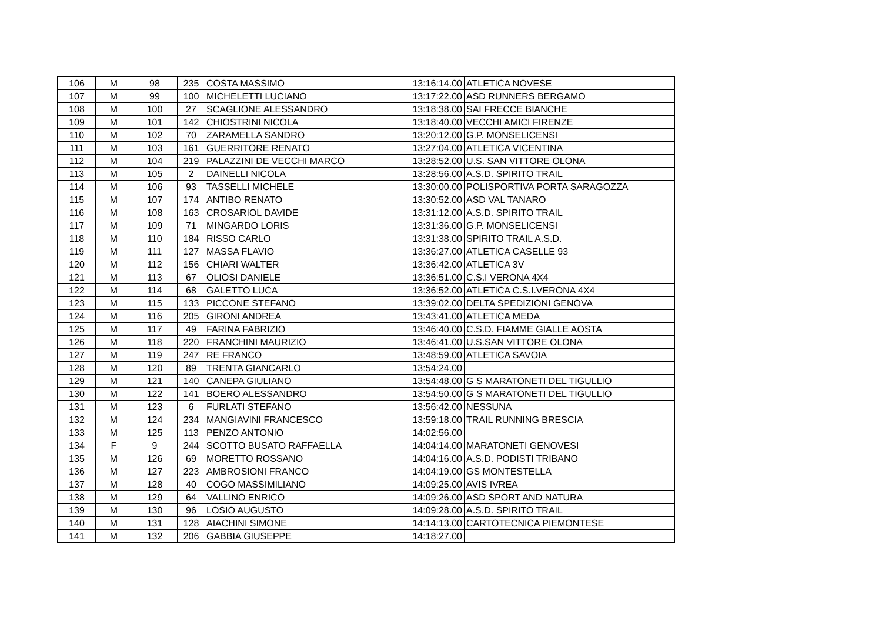| 106 | M | 98 | 235 | COSTA MASSIMO | 13:16:14.00 | ATLETICA NOVESE |
| 107 | M | 99 | 100 | MICHELETTI LUCIANO | 13:17:22.00 | ASD RUNNERS BERGAMO |
| 108 | M | 100 | 27 | SCAGLIONE ALESSANDRO | 13:18:38.00 | SAI FRECCE BIANCHE |
| 109 | M | 101 | 142 | CHIOSTRINI NICOLA | 13:18:40.00 | VECCHI AMICI FIRENZE |
| 110 | M | 102 | 70 | ZARAMELLA SANDRO | 13:20:12.00 | G.P. MONSELICENSI |
| 111 | M | 103 | 161 | GUERRITORE RENATO | 13:27:04.00 | ATLETICA VICENTINA |
| 112 | M | 104 | 219 | PALAZZINI DE VECCHI MARCO | 13:28:52.00 | U.S. SAN VITTORE OLONA |
| 113 | M | 105 | 2 | DAINELLI NICOLA | 13:28:56.00 | A.S.D. SPIRITO TRAIL |
| 114 | M | 106 | 93 | TASSELLI MICHELE | 13:30:00.00 | POLISPORTIVA PORTA SARAGOZZA |
| 115 | M | 107 | 174 | ANTIBO RENATO | 13:30:52.00 | ASD VAL TANARO |
| 116 | M | 108 | 163 | CROSARIOL DAVIDE | 13:31:12.00 | A.S.D. SPIRITO TRAIL |
| 117 | M | 109 | 71 | MINGARDO LORIS | 13:31:36.00 | G.P. MONSELICENSI |
| 118 | M | 110 | 184 | RISSO CARLO | 13:31:38.00 | SPIRITO TRAIL A.S.D. |
| 119 | M | 111 | 127 | MASSA FLAVIO | 13:36:27.00 | ATLETICA CASELLE 93 |
| 120 | M | 112 | 156 | CHIARI WALTER | 13:36:42.00 | ATLETICA 3V |
| 121 | M | 113 | 67 | OLIOSI DANIELE | 13:36:51.00 | C.S.I VERONA 4X4 |
| 122 | M | 114 | 68 | GALETTO LUCA | 13:36:52.00 | ATLETICA C.S.I.VERONA 4X4 |
| 123 | M | 115 | 133 | PICCONE STEFANO | 13:39:02.00 | DELTA SPEDIZIONI GENOVA |
| 124 | M | 116 | 205 | GIRONI ANDREA | 13:43:41.00 | ATLETICA MEDA |
| 125 | M | 117 | 49 | FARINA FABRIZIO | 13:46:40.00 | C.S.D. FIAMME GIALLE AOSTA |
| 126 | M | 118 | 220 | FRANCHINI MAURIZIO | 13:46:41.00 | U.S.SAN VITTORE OLONA |
| 127 | M | 119 | 247 | RE FRANCO | 13:48:59.00 | ATLETICA SAVOIA |
| 128 | M | 120 | 89 | TRENTA GIANCARLO | 13:54:24.00 | |
| 129 | M | 121 | 140 | CANEPA GIULIANO | 13:54:48.00 | G S MARATONETI DEL TIGULLIO |
| 130 | M | 122 | 141 | BOERO ALESSANDRO | 13:54:50.00 | G S MARATONETI DEL TIGULLIO |
| 131 | M | 123 | 6 | FURLATI STEFANO | 13:56:42.00 | NESSUNA |
| 132 | M | 124 | 234 | MANGIAVINI FRANCESCO | 13:59:18.00 | TRAIL RUNNING BRESCIA |
| 133 | M | 125 | 113 | PENZO ANTONIO | 14:02:56.00 | |
| 134 | F | 9 | 244 | SCOTTO BUSATO RAFFAELLA | 14:04:14.00 | MARATONETI GENOVESI |
| 135 | M | 126 | 69 | MORETTO ROSSANO | 14:04:16.00 | A.S.D. PODISTI TRIBANO |
| 136 | M | 127 | 223 | AMBROSIONI FRANCO | 14:04:19.00 | GS MONTESTELLA |
| 137 | M | 128 | 40 | COGO MASSIMILIANO | 14:09:25.00 | AVIS IVREA |
| 138 | M | 129 | 64 | VALLINO ENRICO | 14:09:26.00 | ASD SPORT AND NATURA |
| 139 | M | 130 | 96 | LOSIO AUGUSTO | 14:09:28.00 | A.S.D. SPIRITO TRAIL |
| 140 | M | 131 | 128 | AIACHINI SIMONE | 14:14:13.00 | CARTOTECNICA PIEMONTESE |
| 141 | M | 132 | 206 | GABBIA GIUSEPPE | 14:18:27.00 | |